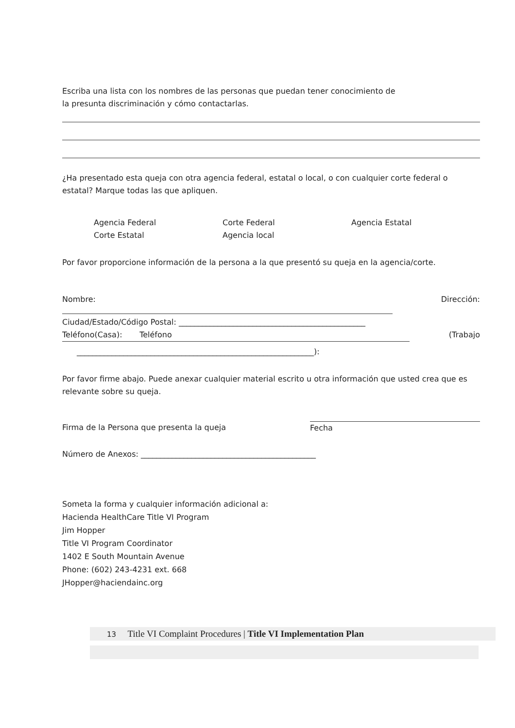Escriba una lista con los nombres de las personas que puedan tener conocimiento de
la presunta discriminación y cómo contactarlas.
¿Ha presentado esta queja con otra agencia federal, estatal o local, o con cualquier corte federal o estatal? Marque todas las que apliquen.
Agencia Federal
Corte Estatal
Corte Federal
Agencia local
Agencia Estatal
Por favor proporcione información de la persona a la que presentó su queja en la agencia/corte.
Nombre: Dirección:
Ciudad/Estado/Código Postal: ________________________________________________
Teléfono(Casa): Teléfono (Trabajo
_____________________________________________________________):
Por favor firme abajo. Puede anexar cualquier material escrito u otra información que usted crea que es relevante sobre su queja.
Firma de la Persona que presenta la queja Fecha
Número de Anexos: _____________________________________________
Someta la forma y cualquier información adicional a:
Hacienda HealthCare Title VI Program
Jim Hopper
Title VI Program Coordinator
1402 E South Mountain Avenue
Phone: (602) 243-4231 ext. 668
JHopper@haciendainc.org
13 Title VI Complaint Procedures | Title VI Implementation Plan